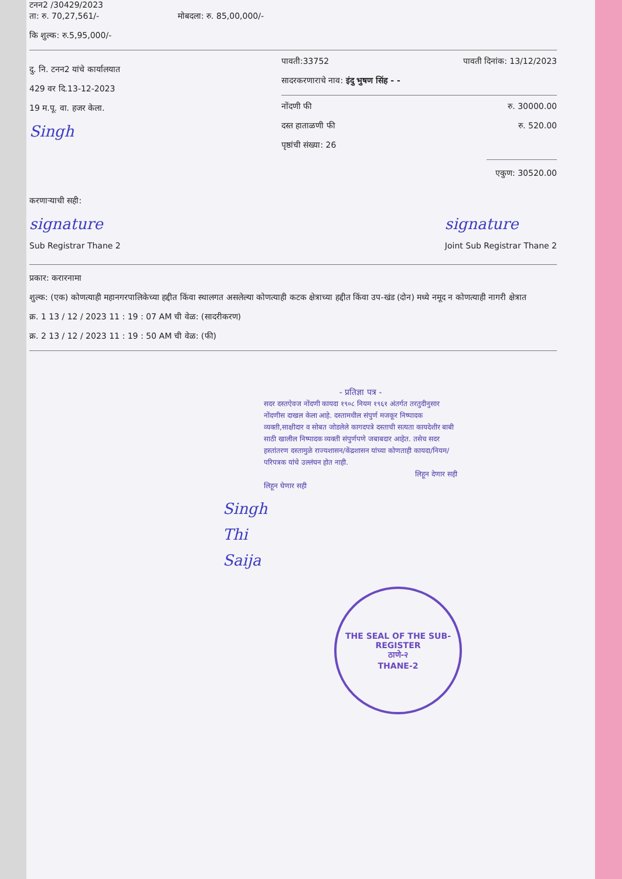टनन2 /30429/2023
ता: रु. 70,27,561/- मोबदला: रु. 85,00,000/-
कि शुल्क: रु.5,95,000/-
दु. नि. टनन2 यांचे कार्यालयात
429 वर दि.13-12-2023
19 म.पू. वा. हजर केला.
Singh
पावती:33752 पावती दिनांक: 13/12/2023
सादरकरणाराचे नाव: इंदु भुषण सिंह - -
नोंदणी फी रु. 30000.00
दस्त हाताळणी फी रु. 520.00
पृष्ठांची संख्या: 26
एकुण: 30520.00
करणाऱ्याची सही:
signature
Sub Registrar Thane 2
signature
Joint Sub Registrar Thane 2
प्रकार: करारनामा
शुल्क: (एक) कोणत्याही महानगरपालिकेच्या हद्दीत किंवा स्थालगत असलेल्या कोणत्याही कटक क्षेत्राच्या हद्दीत किंवा उप-खंड (दोन) मध्ये नमूद न कोणत्याही नागरी क्षेत्रात
क्र. 1 13 / 12 / 2023 11 : 19 : 07 AM ची वेळ: (सादरीकरण)
क्र. 2 13 / 12 / 2023 11 : 19 : 50 AM ची वेळ: (फी)
- प्रतिज्ञा पत्र -
सदर दस्तऐवज नोंदणी कायदा १९०८ नियम १९६१ अंतर्गत तरतुदीनुसार नोंदणीस दाखल केला आहे. दस्तामधील संपुर्ण मजकूर निष्पादक व्यक्ती,साक्षीदार व सोबत जोडलेले कागदपत्रे दस्ताची सत्यता कायदेशीर बाबी साठी खालील निष्पादक व्यक्ती संपुर्णपणे जबाबदार आहेत. तसेच सदर हस्तांतरण दस्तामुळे राज्यशासन/केंद्रशासन यांच्या कोणताही कायदा/नियम/परिपत्रक यांचे उल्लंघन होत नाही.
लिहून देणार सही
लिहून घेणार सही
Singh
Thi
Saija
THE SEAL OF THE SUB-REGISTER
ठाणे-२
THANE-2